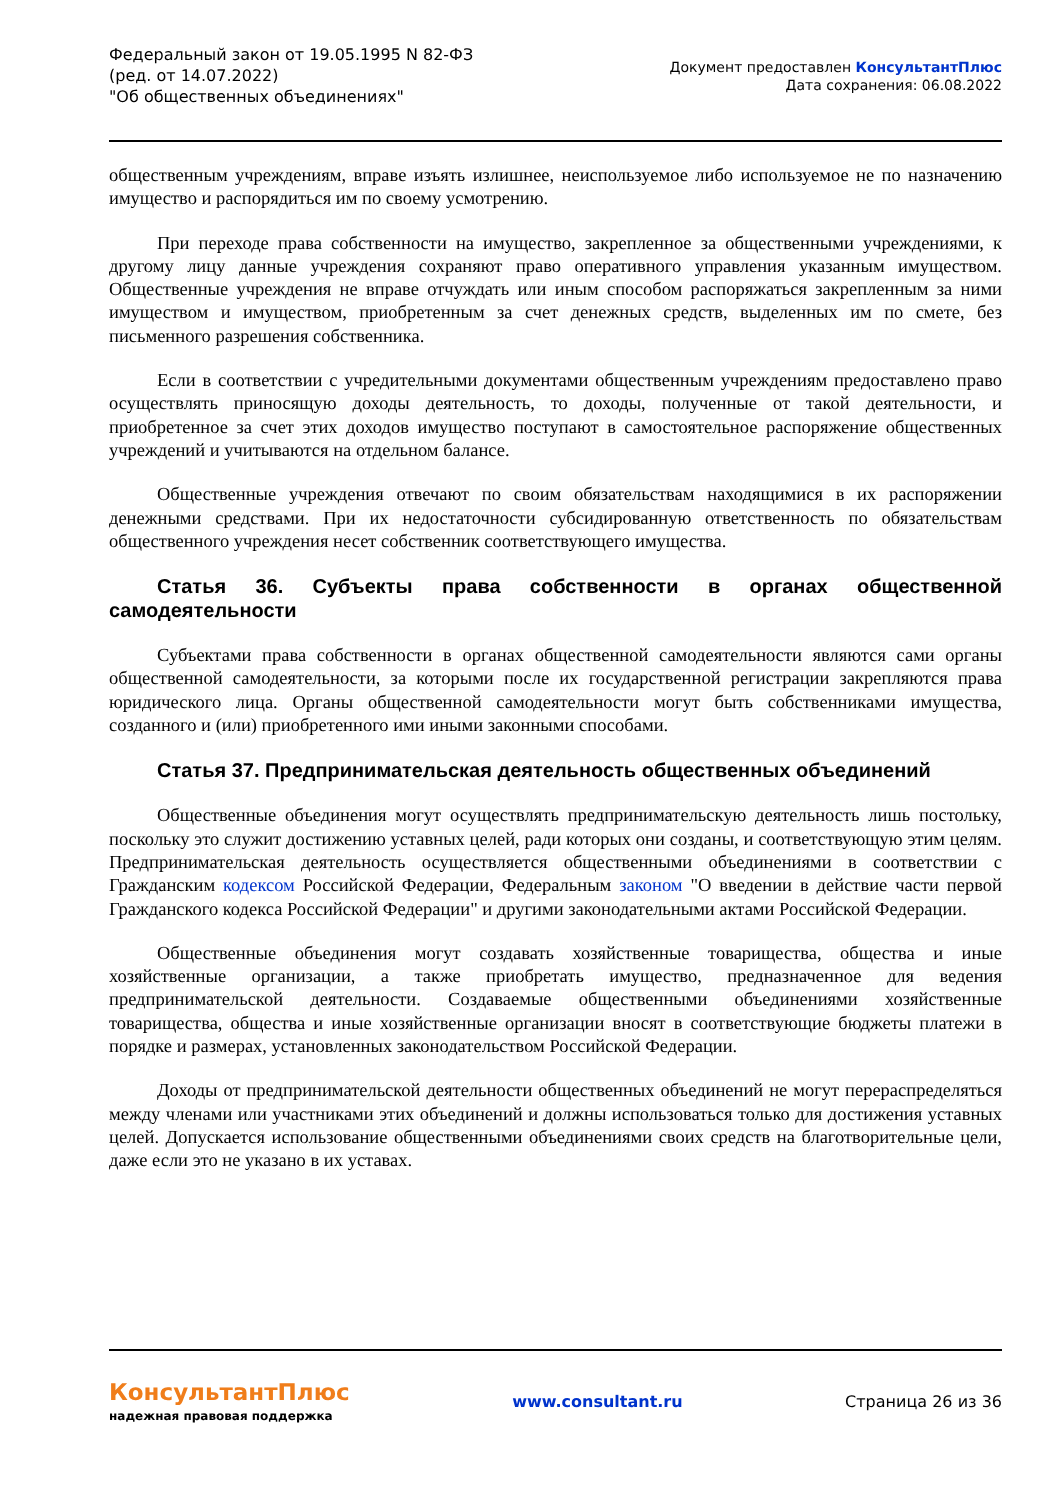Федеральный закон от 19.05.1995 N 82-ФЗ
(ред. от 14.07.2022)
"Об общественных объединениях"
Документ предоставлен КонсультантПлюс
Дата сохранения: 06.08.2022
общественным учреждениям, вправе изъять излишнее, неиспользуемое либо используемое не по назначению имущество и распорядиться им по своему усмотрению.
При переходе права собственности на имущество, закрепленное за общественными учреждениями, к другому лицу данные учреждения сохраняют право оперативного управления указанным имуществом. Общественные учреждения не вправе отчуждать или иным способом распоряжаться закрепленным за ними имуществом и имуществом, приобретенным за счет денежных средств, выделенных им по смете, без письменного разрешения собственника.
Если в соответствии с учредительными документами общественным учреждениям предоставлено право осуществлять приносящую доходы деятельность, то доходы, полученные от такой деятельности, и приобретенное за счет этих доходов имущество поступают в самостоятельное распоряжение общественных учреждений и учитываются на отдельном балансе.
Общественные учреждения отвечают по своим обязательствам находящимися в их распоряжении денежными средствами. При их недостаточности субсидированную ответственность по обязательствам общественного учреждения несет собственник соответствующего имущества.
Статья 36. Субъекты права собственности в органах общественной самодеятельности
Субъектами права собственности в органах общественной самодеятельности являются сами органы общественной самодеятельности, за которыми после их государственной регистрации закрепляются права юридического лица. Органы общественной самодеятельности могут быть собственниками имущества, созданного и (или) приобретенного ими иными законными способами.
Статья 37. Предпринимательская деятельность общественных объединений
Общественные объединения могут осуществлять предпринимательскую деятельность лишь постольку, поскольку это служит достижению уставных целей, ради которых они созданы, и соответствующую этим целям. Предпринимательская деятельность осуществляется общественными объединениями в соответствии с Гражданским кодексом Российской Федерации, Федеральным законом "О введении в действие части первой Гражданского кодекса Российской Федерации" и другими законодательными актами Российской Федерации.
Общественные объединения могут создавать хозяйственные товарищества, общества и иные хозяйственные организации, а также приобретать имущество, предназначенное для ведения предпринимательской деятельности. Создаваемые общественными объединениями хозяйственные товарищества, общества и иные хозяйственные организации вносят в соответствующие бюджеты платежи в порядке и размерах, установленных законодательством Российской Федерации.
Доходы от предпринимательской деятельности общественных объединений не могут перераспределяться между членами или участниками этих объединений и должны использоваться только для достижения уставных целей. Допускается использование общественными объединениями своих средств на благотворительные цели, даже если это не указано в их уставах.
КонсультантПлюс
надежная правовая поддержка
www.consultant.ru Страница 26 из 36